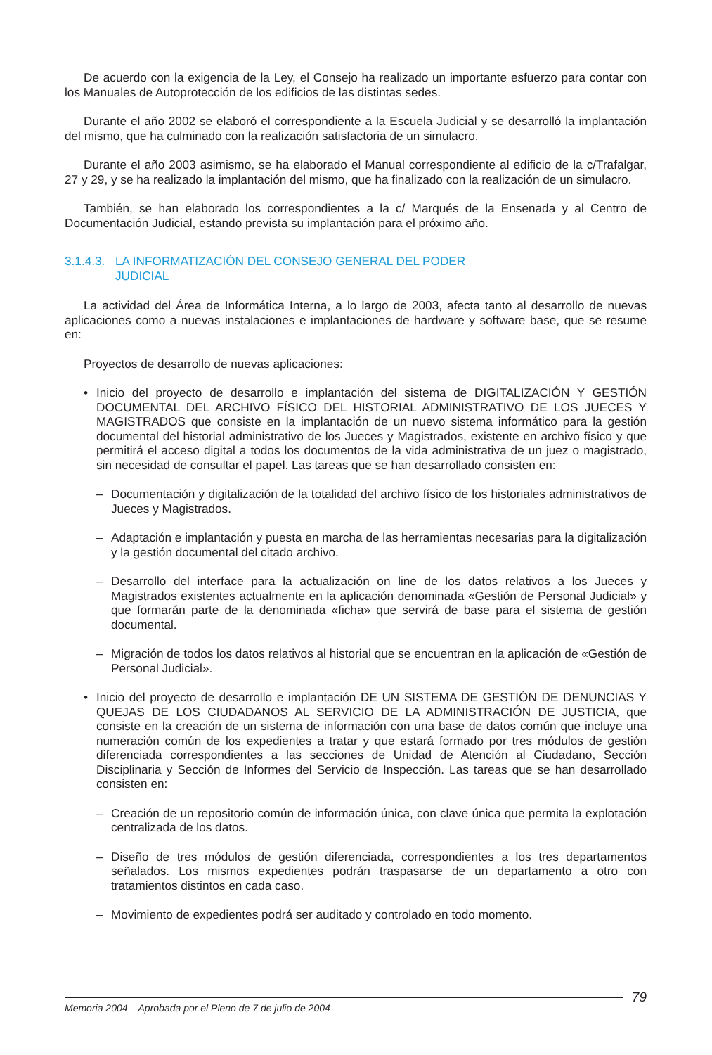De acuerdo con la exigencia de la Ley, el Consejo ha realizado un importante esfuerzo para contar con los Manuales de Autoprotección de los edificios de las distintas sedes.
Durante el año 2002 se elaboró el correspondiente a la Escuela Judicial y se desarrolló la implantación del mismo, que ha culminado con la realización satisfactoria de un simulacro.
Durante el año 2003 asimismo, se ha elaborado el Manual correspondiente al edificio de la c/Trafalgar, 27 y 29, y se ha realizado la implantación del mismo, que ha finalizado con la realización de un simulacro.
También, se han elaborado los correspondientes a la c/ Marqués de la Ensenada y al Centro de Documentación Judicial, estando prevista su implantación para el próximo año.
3.1.4.3. LA INFORMATIZACIÓN DEL CONSEJO GENERAL DEL PODER
JUDICIAL
La actividad del Área de Informática Interna, a lo largo de 2003, afecta tanto al desarrollo de nuevas aplicaciones como a nuevas instalaciones e implantaciones de hardware y software base, que se resume en:
Proyectos de desarrollo de nuevas aplicaciones:
• Inicio del proyecto de desarrollo e implantación del sistema de DIGITALIZACIÓN Y GESTIÓN DOCUMENTAL DEL ARCHIVO FÍSICO DEL HISTORIAL ADMINISTRATIVO DE LOS JUECES Y MAGISTRADOS que consiste en la implantación de un nuevo sistema informático para la gestión documental del historial administrativo de los Jueces y Magistrados, existente en archivo físico y que permitirá el acceso digital a todos los documentos de la vida administrativa de un juez o magistrado, sin necesidad de consultar el papel. Las tareas que se han desarrollado consisten en:
– Documentación y digitalización de la totalidad del archivo físico de los historiales administrativos de Jueces y Magistrados.
– Adaptación e implantación y puesta en marcha de las herramientas necesarias para la digitalización y la gestión documental del citado archivo.
– Desarrollo del interface para la actualización on line de los datos relativos a los Jueces y Magistrados existentes actualmente en la aplicación denominada «Gestión de Personal Judicial» y que formarán parte de la denominada «ficha» que servirá de base para el sistema de gestión documental.
– Migración de todos los datos relativos al historial que se encuentran en la aplicación de «Gestión de Personal Judicial».
• Inicio del proyecto de desarrollo e implantación DE UN SISTEMA DE GESTIÓN DE DENUNCIAS Y QUEJAS DE LOS CIUDADANOS AL SERVICIO DE LA ADMINISTRACIÓN DE JUSTICIA, que consiste en la creación de un sistema de información con una base de datos común que incluye una numeración común de los expedientes a tratar y que estará formado por tres módulos de gestión diferenciada correspondientes a las secciones de Unidad de Atención al Ciudadano, Sección Disciplinaria y Sección de Informes del Servicio de Inspección. Las tareas que se han desarrollado consisten en:
– Creación de un repositorio común de información única, con clave única que permita la explotación centralizada de los datos.
– Diseño de tres módulos de gestión diferenciada, correspondientes a los tres departamentos señalados. Los mismos expedientes podrán traspasarse de un departamento a otro con tratamientos distintos en cada caso.
– Movimiento de expedientes podrá ser auditado y controlado en todo momento.
Memoria 2004 – Aprobada por el Pleno de 7 de julio de 2004
79